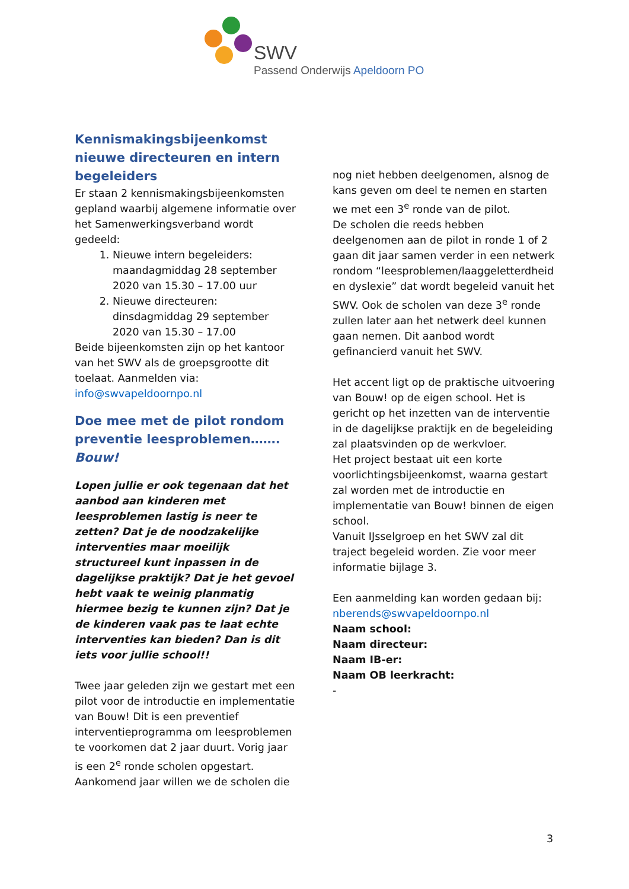SWV
Passend Onderwijs Apeldoorn PO
Kennismakingsbijeenkomst nieuwe directeuren en intern begeleiders
Er staan 2 kennismakingsbijeenkomsten gepland waarbij algemene informatie over het Samenwerkingsverband wordt gedeeld:
1. Nieuwe intern begeleiders: maandagmiddag 28 september 2020 van 15.30 – 17.00 uur
2. Nieuwe directeuren: dinsdagmiddag 29 september 2020 van 15.30 – 17.00
Beide bijeenkomsten zijn op het kantoor van het SWV als de groepsgrootte dit toelaat. Aanmelden via: info@swvapeldoornpo.nl
Doe mee met de pilot rondom preventie leesproblemen……. Bouw!
Lopen jullie er ook tegenaan dat het aanbod aan kinderen met leesproblemen lastig is neer te zetten? Dat je de noodzakelijke interventies maar moeilijk structureel kunt inpassen in de dagelijkse praktijk? Dat je het gevoel hebt vaak te weinig planmatig hiermee bezig te kunnen zijn? Dat je de kinderen vaak pas te laat echte interventies kan bieden? Dan is dit iets voor jullie school!!
Twee jaar geleden zijn we gestart met een pilot voor de introductie en implementatie van Bouw! Dit is een preventief interventieprogramma om leesproblemen te voorkomen dat 2 jaar duurt. Vorig jaar is een 2<sup>e</sup> ronde scholen opgestart. Aankomend jaar willen we de scholen die
nog niet hebben deelgenomen, alsnog de kans geven om deel te nemen en starten we met een 3<sup>e</sup> ronde van de pilot.
De scholen die reeds hebben deelgenomen aan de pilot in ronde 1 of 2 gaan dit jaar samen verder in een netwerk rondom “leesproblemen/laaggeletterdheid en dyslexie” dat wordt begeleid vanuit het SWV. Ook de scholen van deze 3<sup>e</sup> ronde zullen later aan het netwerk deel kunnen gaan nemen. Dit aanbod wordt gefinancierd vanuit het SWV.
Het accent ligt op de praktische uitvoering van Bouw! op de eigen school. Het is gericht op het inzetten van de interventie in de dagelijkse praktijk en de begeleiding zal plaatsvinden op de werkvloer.
Het project bestaat uit een korte voorlichtingsbijeenkomst, waarna gestart zal worden met de introductie en implementatie van Bouw! binnen de eigen school.
Vanuit IJsselgroep en het SWV zal dit traject begeleid worden. Zie voor meer informatie bijlage 3.
Een aanmelding kan worden gedaan bij:
nberends@swvapeldoornpo.nl
Naam school:
Naam directeur:
Naam IB-er:
Naam OB leerkracht:
-
3